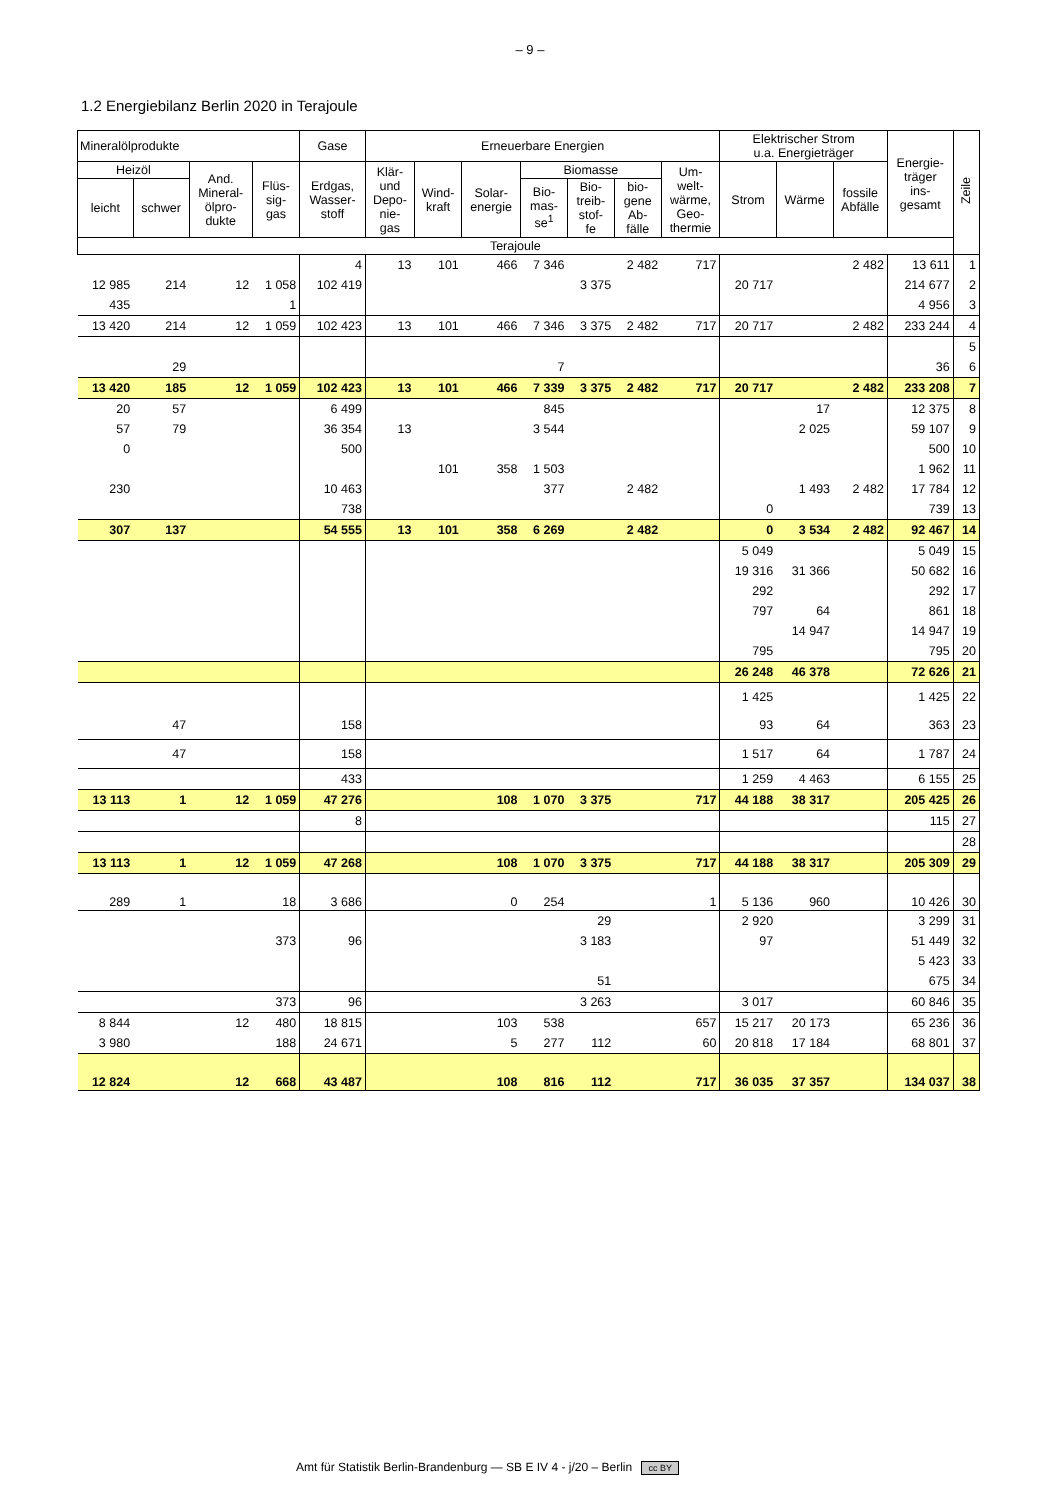– 9 –
1.2 Energiebilanz Berlin 2020 in Terajoule
| Mineralölprodukte | | | | Gase | Erneuerbare Energien | | | | | | | Elektrischer Strom u.a. Energieträger | | | Energie- träger ins- gesamt | Zeile |
| --- | --- | --- | --- | --- | --- | --- | --- | --- | --- | --- | --- | --- | --- | --- | --- | --- |
| Heizöl | | And. Mineral- ölpro- dukte | Flüs- sig- gas | Erdgas, Wasser- stoff | Klär- und Depo- nie- gas | Wind- kraft | Solar- energie | Biomasse | | | Um- welt- wärme, Geo- thermie | Strom | Wärme | fossile Abfälle | | |
| leicht | schwer | | | | | | | Bio- mas- se<sup>1</sup> | Bio- treib- stof- fe | bio- gene Ab- fälle | | | | | | |
| Terajoule | | | | | | | | | | | | | | | | |
| | | | | 4 | 13 | 101 | 466 | 7 346 | | 2 482 | 717 | | | 2 482 | 13 611 | 1 |
| 12 985 | 214 | 12 | 1 058 | 102 419 | | | | | 3 375 | | | 20 717 | | | 214 677 | 2 |
| 435 | | | 1 | | | | | | | | | | | | 4 956 | 3 |
| 13 420 | 214 | 12 | 1 059 | 102 423 | 13 | 101 | 466 | 7 346 | 3 375 | 2 482 | 717 | 20 717 | | 2 482 | 233 244 | 4 |
| | | | | | | | | | | | | | | | | 5 |
| | 29 | | | | | | | 7 | | | | | | | 36 | 6 |
| 13 420 | 185 | 12 | 1 059 | 102 423 | 13 | 101 | 466 | 7 339 | 3 375 | 2 482 | 717 | 20 717 | | 2 482 | 233 208 | 7 |
| 20 | 57 | | | 6 499 | | | | 845 | | | | | 17 | | 12 375 | 8 |
| 57 | 79 | | | 36 354 | 13 | | | 3 544 | | | | | 2 025 | | 59 107 | 9 |
| 0 | | | | 500 | | | | | | | | | | | 500 | 10 |
| | | | | | | 101 | 358 | 1 503 | | | | | | | 1 962 | 11 |
| 230 | | | | 10 463 | | | | 377 | | 2 482 | | | 1 493 | 2 482 | 17 784 | 12 |
| | | | | 738 | | | | | | | | 0 | | | 739 | 13 |
| 307 | 137 | | | 54 555 | 13 | 101 | 358 | 6 269 | | 2 482 | | 0 | 3 534 | 2 482 | 92 467 | 14 |
| | | | | | | | | | | | | 5 049 | | | 5 049 | 15 |
| | | | | | | | | | | | | 19 316 | 31 366 | | 50 682 | 16 |
| | | | | | | | | | | | | 292 | | | 292 | 17 |
| | | | | | | | | | | | | 797 | 64 | | 861 | 18 |
| | | | | | | | | | | | | | 14 947 | | 14 947 | 19 |
| | | | | | | | | | | | | 795 | | | 795 | 20 |
| | | | | | | | | | | | | 26 248 | 46 378 | | 72 626 | 21 |
| | | | | | | | | | | | | 1 425 | | | 1 425 | 22 |
| | 47 | | | 158 | | | | | | | | 93 | 64 | | 363 | 23 |
| | 47 | | | 158 | | | | | | | | 1 517 | 64 | | 1 787 | 24 |
| | | | | 433 | | | | | | | | 1 259 | 4 463 | | 6 155 | 25 |
| 13 113 | 1 | 12 | 1 059 | 47 276 | | | 108 | 1 070 | 3 375 | | 717 | 44 188 | 38 317 | | 205 425 | 26 |
| | | | | 8 | | | | | | | | | | | 115 | 27 |
| | | | | | | | | | | | | | | | | 28 |
| 13 113 | 1 | 12 | 1 059 | 47 268 | | | 108 | 1 070 | 3 375 | | 717 | 44 188 | 38 317 | | 205 309 | 29 |
| 289 | 1 | | 18 | 3 686 | | | 0 | 254 | | | 1 | 5 136 | 960 | | 10 426 | 30 |
| | | | | | | | | | 29 | | | 2 920 | | | 3 299 | 31 |
| | | | 373 | 96 | | | | | 3 183 | | | 97 | | | 51 449 | 32 |
| | | | | | | | | | | | | | | | 5 423 | 33 |
| | | | | | | | | | 51 | | | | | | 675 | 34 |
| | | | 373 | 96 | | | | | 3 263 | | | 3 017 | | | 60 846 | 35 |
| 8 844 | | 12 | 480 | 18 815 | | | 103 | 538 | | | 657 | 15 217 | 20 173 | | 65 236 | 36 |
| 3 980 | | | 188 | 24 671 | | | 5 | 277 | 112 | | 60 | 20 818 | 17 184 | | 68 801 | 37 |
| 12 824 | | 12 | 668 | 43 487 | | | 108 | 816 | 112 | | 717 | 36 035 | 37 357 | | 134 037 | 38 |
Amt für Statistik Berlin-Brandenburg — SB E IV 4 - j/20 – Berlin cc BY